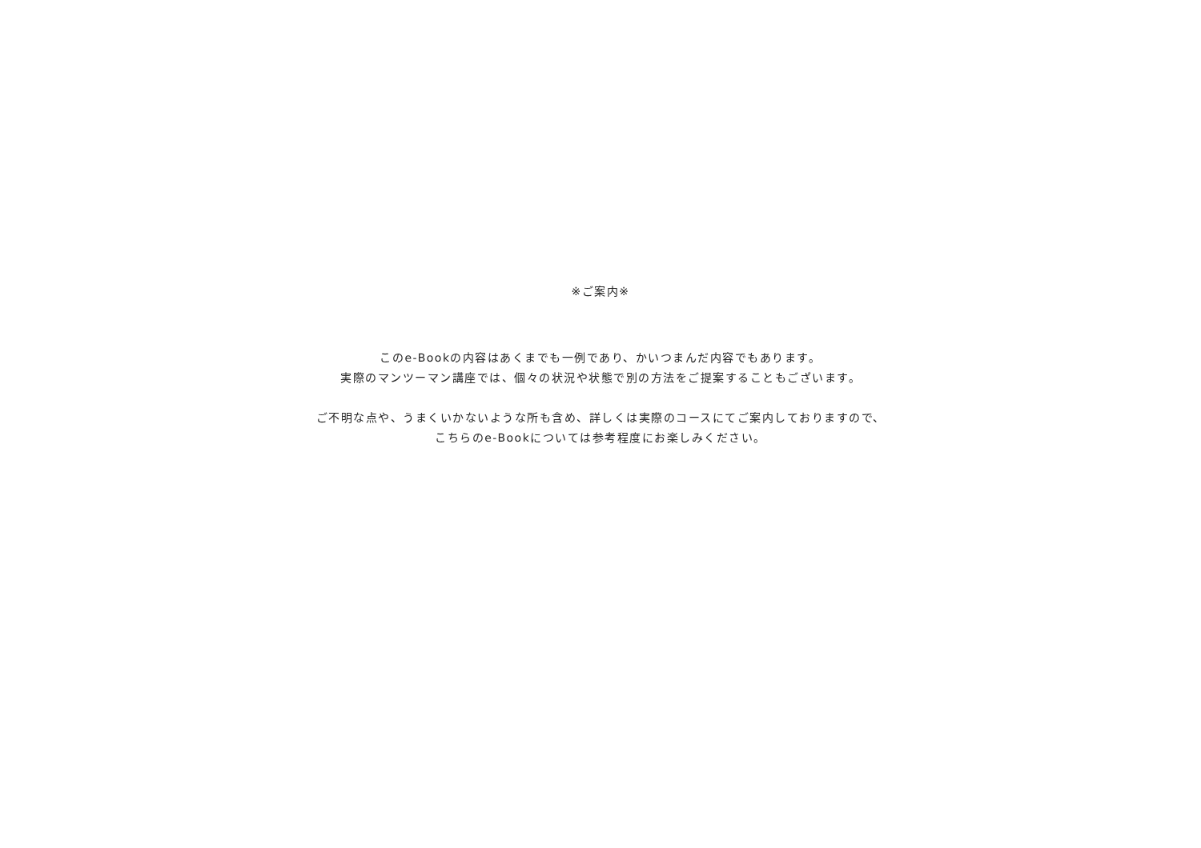※ご案内※
このe-Bookの内容はあくまでも一例であり、かいつまんだ内容でもあります。
実際のマンツーマン講座では、個々の状況や状態で別の方法をご提案することもございます。
ご不明な点や、うまくいかないような所も含め、詳しくは実際のコースにてご案内しておりますので、
こちらのe-Bookについては参考程度にお楽しみください。